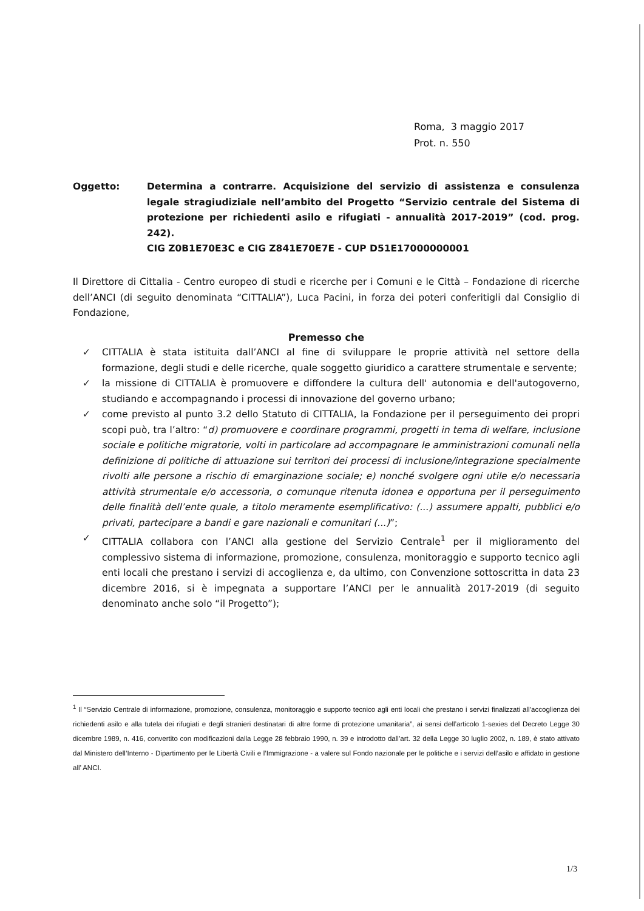Roma, 3 maggio 2017
Prot. n. 550
Oggetto: Determina a contrarre. Acquisizione del servizio di assistenza e consulenza legale stragiudiziale nell’ambito del Progetto “Servizio centrale del Sistema di protezione per richiedenti asilo e rifugiati - annualità 2017-2019” (cod. prog. 242).
CIG Z0B1E70E3C e CIG Z841E70E7E - CUP D51E17000000001
Il Direttore di Cittalia - Centro europeo di studi e ricerche per i Comuni e le Città – Fondazione di ricerche dell’ANCI (di seguito denominata “CITTALIA”), Luca Pacini, in forza dei poteri conferitigli dal Consiglio di Fondazione,
Premesso che
✓ CITTALIA è stata istituita dall’ANCI al fine di sviluppare le proprie attività nel settore della formazione, degli studi e delle ricerche, quale soggetto giuridico a carattere strumentale e servente;
✓ la missione di CITTALIA è promuovere e diffondere la cultura dell' autonomia e dell'autogoverno, studiando e accompagnando i processi di innovazione del governo urbano;
✓ come previsto al punto 3.2 dello Statuto di CITTALIA, la Fondazione per il perseguimento dei propri scopi può, tra l’altro: “d) promuovere e coordinare programmi, progetti in tema di welfare, inclusione sociale e politiche migratorie, volti in particolare ad accompagnare le amministrazioni comunali nella definizione di politiche di attuazione sui territori dei processi di inclusione/integrazione specialmente rivolti alle persone a rischio di emarginazione sociale; e) nonché svolgere ogni utile e/o necessaria attività strumentale e/o accessoria, o comunque ritenuta idonea e opportuna per il perseguimento delle finalità dell’ente quale, a titolo meramente esemplificativo: (...) assumere appalti, pubblici e/o privati, partecipare a bandi e gare nazionali e comunitari (...)”;
✓ CITTALIA collabora con l’ANCI alla gestione del Servizio Centrale<sup>1</sup> per il miglioramento del complessivo sistema di informazione, promozione, consulenza, monitoraggio e supporto tecnico agli enti locali che prestano i servizi di accoglienza e, da ultimo, con Convenzione sottoscritta in data 23 dicembre 2016, si è impegnata a supportare l’ANCI per le annualità 2017-2019 (di seguito denominato anche solo “il Progetto”);
<sup>1</sup> Il “Servizio Centrale di informazione, promozione, consulenza, monitoraggio e supporto tecnico agli enti locali che prestano i servizi finalizzati all’accoglienza dei richiedenti asilo e alla tutela dei rifugiati e degli stranieri destinatari di altre forme di protezione umanitaria”, ai sensi dell’articolo 1-sexies del Decreto Legge 30 dicembre 1989, n. 416, convertito con modificazioni dalla Legge 28 febbraio 1990, n. 39 e introdotto dall’art. 32 della Legge 30 luglio 2002, n. 189, è stato attivato dal Ministero dell’Interno - Dipartimento per le Libertà Civili e l’Immigrazione - a valere sul Fondo nazionale per le politiche e i servizi dell’asilo e affidato in gestione all’ ANCI.
1/3